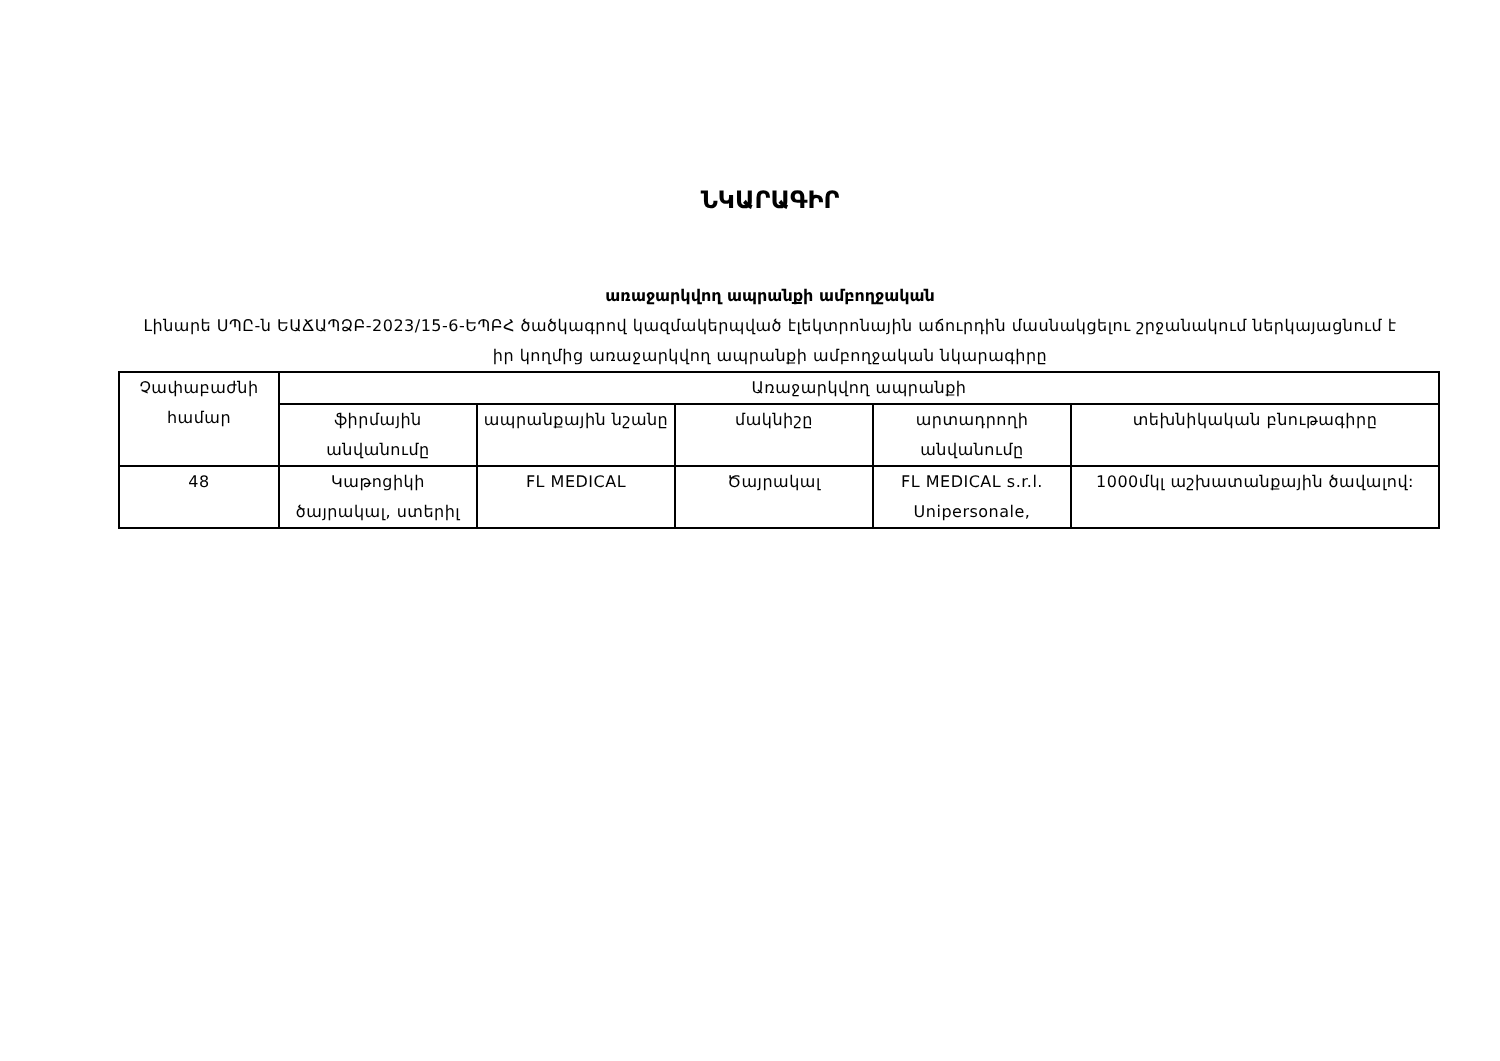ՆԿԱՐԱԳԻՐ
առաջարկվող ապրանքի ամբողջական
Լինարե ՍՊԸ-ն ԵԱՃԱՊՁԲ-2023/15-6-ԵՊԲՀ ծածկագրով կազմակերպված էլեկտրոնային աճուրդին մասնակցելու շրջանակում ներկայացնում է իր կողմից առաջարկվող ապրանքի ամբողջական նկարագիրը
| Չափաբաժնի համար | Առաջարկվող ապրանքի | | | | |
| --- | --- | --- | --- | --- | --- |
| | ֆիրմային անվանումը | ապրանքային նշանը | մակնիշը | արտադրողի անվանումը | տեխնիկական բնութագիրը |
| 48 | Կաթոցիկի ծայրակալ, ստերիլ | FL MEDICAL | Ծայրակալ | FL MEDICAL s.r.l. Unipersonale, | 1000մկլ աշխատանքային ծավալով: |